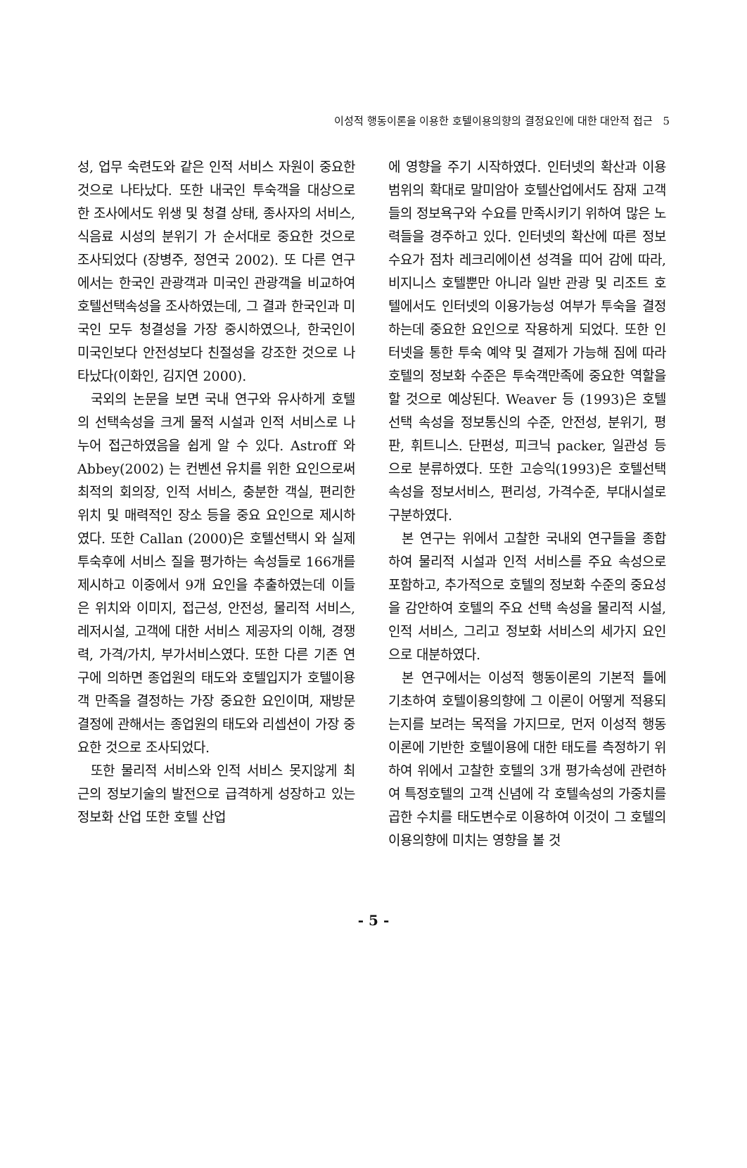이성적 행동이론을 이용한 호텔이용의향의 결정요인에 대한 대안적 접근 5
성, 업무 숙련도와 같은 인적 서비스 자원이 중요한 것으로 나타났다. 또한 내국인 투숙객을 대상으로 한 조사에서도 위생 및 청결 상태, 종사자의 서비스, 식음료 시성의 분위기 가 순서대로 중요한 것으로 조사되었다 (장병주, 정연국 2002). 또 다른 연구에서는 한국인 관광객과 미국인 관광객을 비교하여 호텔선택속성을 조사하였는데, 그 결과 한국인과 미국인 모두 청결성을 가장 중시하였으나, 한국인이 미국인보다 안전성보다 친절성을 강조한 것으로 나타났다(이화인, 김지연 2000).
국외의 논문을 보면 국내 연구와 유사하게 호텔의 선택속성을 크게 물적 시설과 인적 서비스로 나누어 접근하였음을 쉽게 알 수 있다. Astroff 와 Abbey(2002) 는 컨벤션 유치를 위한 요인으로써 최적의 회의장, 인적 서비스, 충분한 객실, 편리한 위치 및 매력적인 장소 등을 중요 요인으로 제시하였다. 또한 Callan (2000)은 호텔선택시 와 실제 투숙후에 서비스 질을 평가하는 속성들로 166개를 제시하고 이중에서 9개 요인을 추출하였는데 이들은 위치와 이미지, 접근성, 안전성, 물리적 서비스, 레저시설, 고객에 대한 서비스 제공자의 이해, 경쟁력, 가격/가치, 부가서비스였다. 또한 다른 기존 연구에 의하면 종업원의 태도와 호텔입지가 호텔이용객 만족을 결정하는 가장 중요한 요인이며, 재방문 결정에 관해서는 종업원의 태도와 리셉션이 가장 중요한 것으로 조사되었다.
또한 물리적 서비스와 인적 서비스 못지않게 최근의 정보기술의 발전으로 급격하게 성장하고 있는 정보화 산업 또한 호텔 산업
에 영향을 주기 시작하였다. 인터넷의 확산과 이용범위의 확대로 말미암아 호텔산업에서도 잠재 고객들의 정보욕구와 수요를 만족시키기 위하여 많은 노력들을 경주하고 있다. 인터넷의 확산에 따른 정보수요가 점차 레크리에이션 성격을 띠어 감에 따라, 비지니스 호텔뿐만 아니라 일반 관광 및 리조트 호텔에서도 인터넷의 이용가능성 여부가 투숙을 결정하는데 중요한 요인으로 작용하게 되었다. 또한 인터넷을 통한 투숙 예약 및 결제가 가능해 짐에 따라 호텔의 정보화 수준은 투숙객만족에 중요한 역할을 할 것으로 예상된다. Weaver 등 (1993)은 호텔 선택 속성을 정보통신의 수준, 안전성, 분위기, 평판, 휘트니스. 단편성, 피크닉 packer, 일관성 등으로 분류하였다. 또한 고승익(1993)은 호텔선택 속성을 정보서비스, 편리성, 가격수준, 부대시설로 구분하였다.
본 연구는 위에서 고찰한 국내외 연구들을 종합하여 물리적 시설과 인적 서비스를 주요 속성으로 포함하고, 추가적으로 호텔의 정보화 수준의 중요성을 감안하여 호텔의 주요 선택 속성을 물리적 시설, 인적 서비스, 그리고 정보화 서비스의 세가지 요인으로 대분하였다.
본 연구에서는 이성적 행동이론의 기본적 틀에 기초하여 호텔이용의향에 그 이론이 어떻게 적용되는지를 보려는 목적을 가지므로, 먼저 이성적 행동이론에 기반한 호텔이용에 대한 태도를 측정하기 위하여 위에서 고찰한 호텔의 3개 평가속성에 관련하여 특정호텔의 고객 신념에 각 호텔속성의 가중치를 곱한 수치를 태도변수로 이용하여 이것이 그 호텔의 이용의향에 미치는 영향을 볼 것
- 5 -